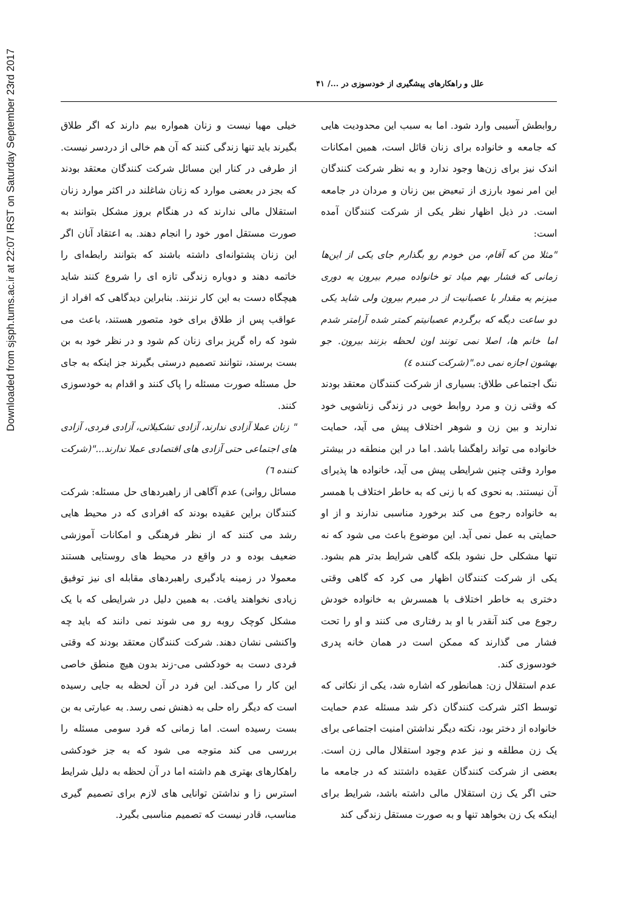Downloaded from sjsph.tums.ac.ir at 22:07 IRST on Saturday September 23rd 2017
علل و راهکارهای پیشگیری از خودسوزی در .../ ۴۱
روابطش آسیبی وارد شود. اما به سبب این محدودیت هایی که جامعه و خانواده برای زنان قائل است، همین امکانات اندک نیز برای زن‌ها وجود ندارد و به نظر شرکت کنندگان این امر نمود بارزی از تبعیض بین زنان و مردان در جامعه است. در ذیل اظهار نظر یکی از شرکت کنندگان آمده است:
"مثلا من که آقام، من خودم رو بگذارم جای یکی از این‌ها زمانی که فشار بهم میاد تو خانواده میرم بیرون یه دوری میزنم یه مقدار با عصبانیت از در میرم بیرون ولی شاید یکی دو ساعت دیگه که برگردم عصبانیتم کمتر شده آرامتر شدم اما خانم ها، اصلا نمی تونند اون لحظه بزنند بیرون. جو بهشون اجازه نمی ده."(شرکت کننده ٤)
ننگ اجتماعی طلاق: بسیاری از شرکت کنندگان معتقد بودند که وقتی زن و مرد روابط خوبی در زندگی زناشویی خود ندارند و بین زن و شوهر اختلاف پیش می آید، حمایت خانواده می تواند راهگشا باشد. اما در این منطقه در بیشتر موارد وقتی چنین شرایطی پیش می آید، خانواده ها پذیرای آن نیستند. به نحوی که با زنی که به خاطر اختلاف با همسر به خانواده رجوع می کند برخورد مناسبی ندارند و از او حمایتی به عمل نمی آید. این موضوع باعث می شود که نه تنها مشکلی حل نشود بلکه گاهی شرایط بدتر هم بشود. یکی از شرکت کنندگان اظهار می کرد که گاهی وقتی دختری به خاطر اختلاف با همسرش به خانواده خودش رجوع می کند آنقدر با او بد رفتاری می کنند و او را تحت فشار می گذارند که ممکن است در همان خانه پدری خودسوزی کند.
عدم استقلال زن: همانطور که اشاره شد، یکی از نکاتی که توسط اکثر شرکت کنندگان ذکر شد مسئله عدم حمایت خانواده از دختر بود، نکته دیگر نداشتن امنیت اجتماعی برای یک زن مطلقه و نیز عدم وجود استقلال مالی زن است. بعضی از شرکت کنندگان عقیده داشتند که در جامعه ما حتی اگر یک زن استقلال مالی داشته باشد، شرایط برای اینکه یک زن بخواهد تنها و به صورت مستقل زندگی کند
خیلی مهیا نیست و زنان همواره بیم دارند که اگر طلاق بگیرند باید تنها زندگی کنند که آن هم خالی از دردسر نیست. از طرفی در کنار این مسائل شرکت کنندگان معتقد بودند که بجز در بعضی موارد که زنان شاغلند در اکثر موارد زنان استقلال مالی ندارند که در هنگام بروز مشکل بتوانند به صورت مستقل امور خود را انجام دهند. به اعتقاد آنان اگر این زنان پشتوانه‌ای داشته باشند که بتوانند رابطه‌ای را خاتمه دهند و دوباره زندگی تازه ای را شروع کنند شاید هیچگاه دست به این کار نزنند. بنابراین دیدگاهی که افراد از عواقب پس از طلاق برای خود متصور هستند، باعث می شود که راه گریز برای زنان کم شود و در نظر خود به بن بست برسند، نتوانند تصمیم درستی بگیرند جز اینکه به جای حل مسئله صورت مسئله را پاک کنند و اقدام به خودسوزی کنند.
" زنان عملا آزادی ندارند، آزادی تشکیلاتی، آزادی فردی، آزادی های اجتماعی حتی آزادی های اقتصادی عملا ندارند..."(شرکت کننده ٦)
مسائل روانی) عدم آگاهی از راهبردهای حل مسئله: شرکت کنندگان براین عقیده بودند که افرادی که در محیط هایی رشد می کنند که از نظر فرهنگی و امکانات آموزشی ضعیف بوده و در واقع در محیط های روستایی هستند معمولا در زمینه یادگیری راهبردهای مقابله ای نیز توفیق زیادی نخواهند یافت. به همین دلیل در شرایطی که با یک مشکل کوچک روبه رو می شوند نمی دانند که باید چه واکنشی نشان دهند. شرکت کنندگان معتقد بودند که وقتی فردی دست به خودکشی می-زند بدون هیچ منطق خاصی این کار را می‌کند. این فرد در آن لحظه به جایی رسیده است که دیگر راه حلی به ذهنش نمی رسد. به عبارتی به بن بست رسیده است. اما زمانی که فرد سومی مسئله را بررسی می کند متوجه می شود که به جز خودکشی راهکارهای بهتری هم داشته اما در آن لحظه به دلیل شرایط استرس زا و نداشتن توانایی های لازم برای تصمیم گیری مناسب، قادر نیست که تصمیم مناسبی بگیرد.